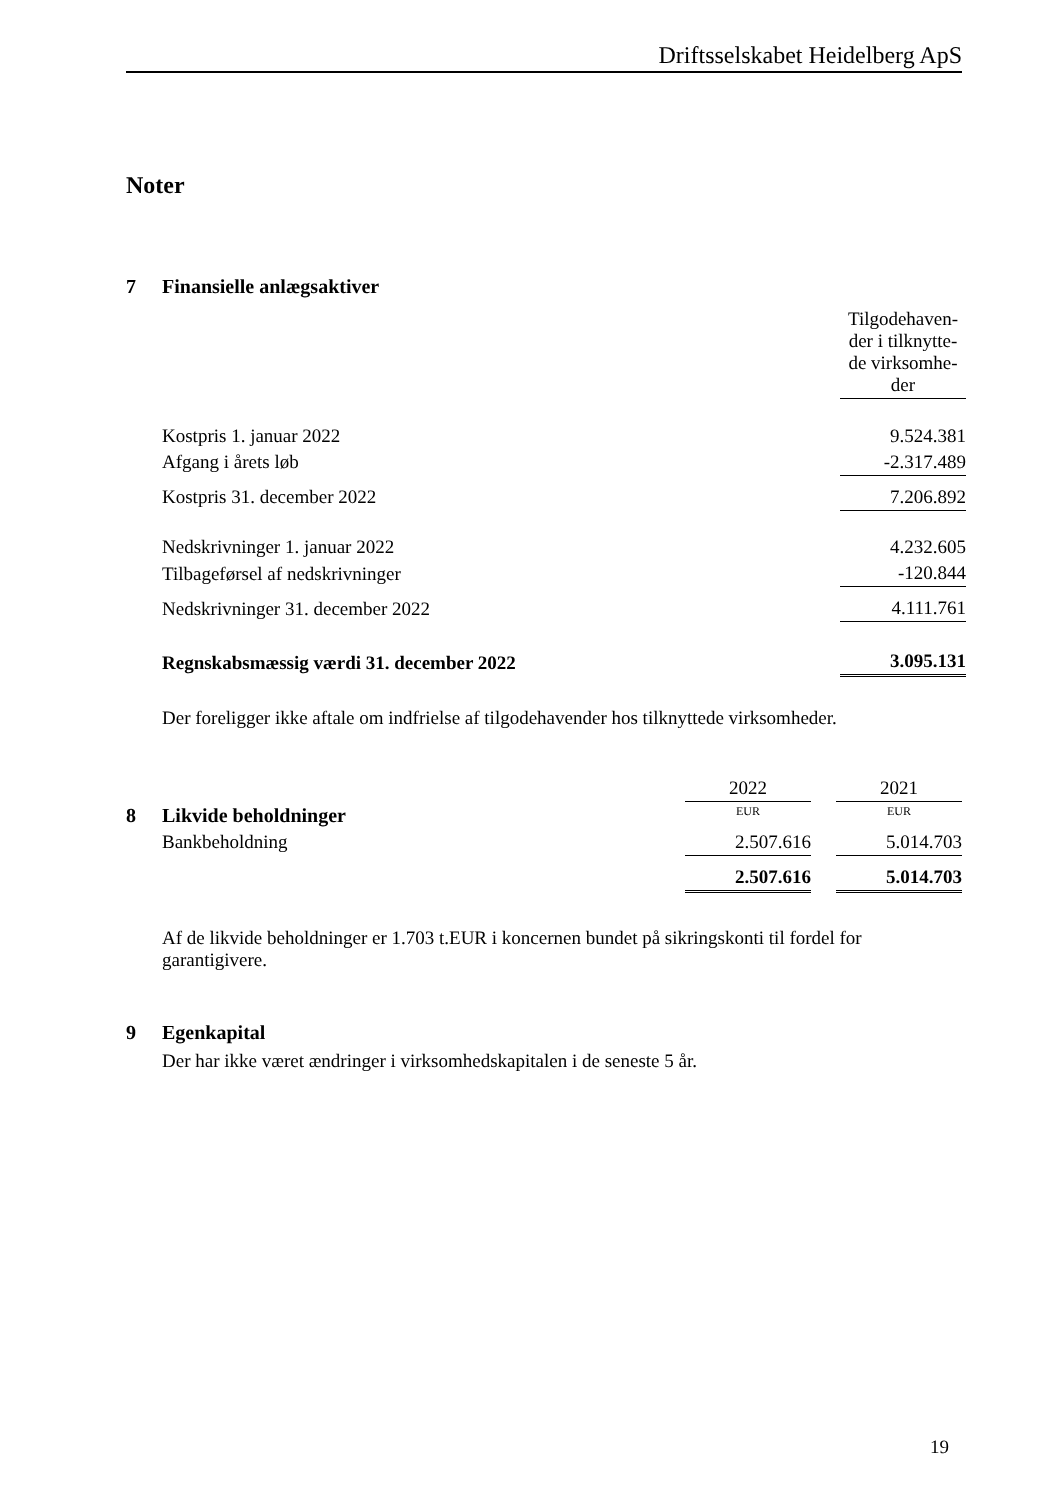Driftsselskabet Heidelberg ApS
Noter
7 Finansielle anlægsaktiver
| | Tilgodehaven- der i tilknytte- de virksomhe- der |
| Kostpris 1. januar 2022 | 9.524.381 |
| Afgang i årets løb | -2.317.489 |
| Kostpris 31. december 2022 | 7.206.892 |
| Nedskrivninger 1. januar 2022 | 4.232.605 |
| Tilbageførsel af nedskrivninger | -120.844 |
| Nedskrivninger 31. december 2022 | 4.111.761 |
| Regnskabsmæssig værdi 31. december 2022 | 3.095.131 |
Der foreligger ikke aftale om indfrielse af tilgodehavender hos tilknyttede virksomheder.
| | 2022 | | 2021 |
| 8 Likvide beholdninger | EUR | | EUR |
| Bankbeholdning | 2.507.616 | | 5.014.703 |
| | 2.507.616 | | 5.014.703 |
Af de likvide beholdninger er 1.703 t.EUR i koncernen bundet på sikringskonti til fordel for garantigivere.
9 Egenkapital
Der har ikke været ændringer i virksomhedskapitalen i de seneste 5 år.
19